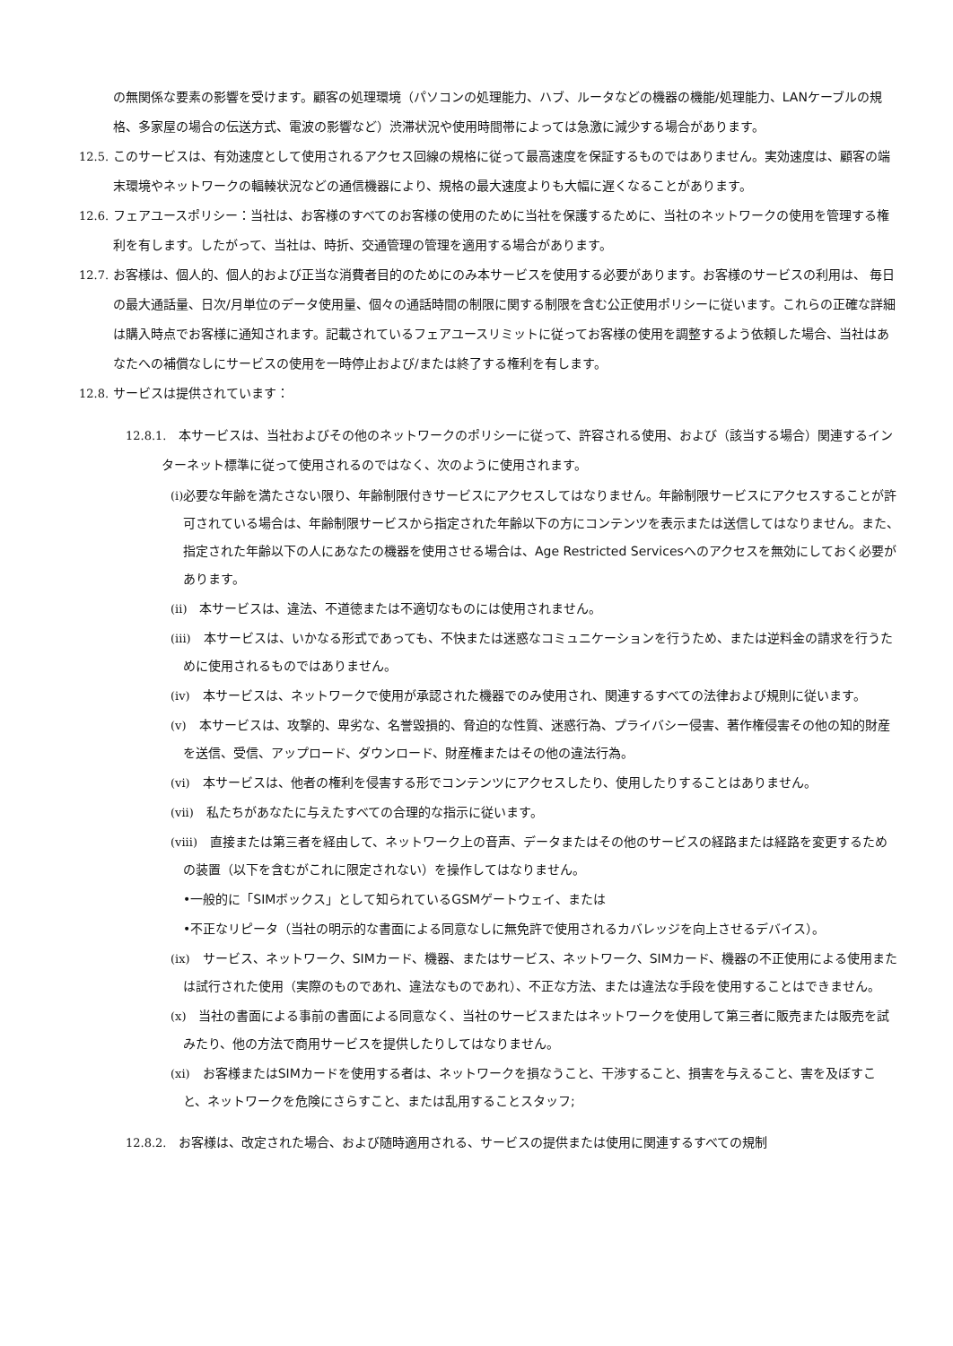の無関係な要素の影響を受けます。顧客の処理環境（パソコンの処理能力、ハブ、ルータなどの機器の機能/処理能力、LANケーブルの規格、多家屋の場合の伝送方式、電波の影響など）渋滞状況や使用時間帯によっては急激に減少する場合があります。
12.5. このサービスは、有効速度として使用されるアクセス回線の規格に従って最高速度を保証するものではありません。実効速度は、顧客の端末環境やネットワークの輻輳状況などの通信機器により、規格の最大速度よりも大幅に遅くなることがあります。
12.6. フェアユースポリシー：当社は、お客様のすべてのお客様の使用のために当社を保護するために、当社のネットワークの使用を管理する権利を有します。したがって、当社は、時折、交通管理の管理を適用する場合があります。
12.7. お客様は、個人的、個人的および正当な消費者目的のためにのみ本サービスを使用する必要があります。お客様のサービスの利用は、 毎日の最大通話量、日次/月単位のデータ使用量、個々の通話時間の制限に関する制限を含む公正使用ポリシーに従います。これらの正確な詳細は購入時点でお客様に通知されます。記載されているフェアユースリミットに従ってお客様の使用を調整するよう依頼した場合、当社はあなたへの補償なしにサービスの使用を一時停止および/または終了する権利を有します。
12.8. サービスは提供されています：
12.8.1.　本サービスは、当社およびその他のネットワークのポリシーに従って、許容される使用、および（該当する場合）関連するインターネット標準に従って使用されるのではなく、次のように使用されます。
(i) 必要な年齢を満たさない限り、年齢制限付きサービスにアクセスしてはなりません。年齢制限サービスにアクセスすることが許可されている場合は、年齢制限サービスから指定された年齢以下の方にコンテンツを表示または送信してはなりません。また、指定された年齢以下の人にあなたの機器を使用させる場合は、Age Restricted Servicesへのアクセスを無効にしておく必要があります。
(ii)　本サービスは、違法、不道徳または不適切なものには使用されません。
(iii)　本サービスは、いかなる形式であっても、不快または迷惑なコミュニケーションを行うため、または逆料金の請求を行うために使用されるものではありません。
(iv)　本サービスは、ネットワークで使用が承認された機器でのみ使用され、関連するすべての法律および規則に従います。
(v)　本サービスは、攻撃的、卑劣な、名誉毀損的、脅迫的な性質、迷惑行為、プライバシー侵害、著作権侵害その他の知的財産を送信、受信、アップロード、ダウンロード、財産権またはその他の違法行為。
(vi)　本サービスは、他者の権利を侵害する形でコンテンツにアクセスしたり、使用したりすることはありません。
(vii)　私たちがあなたに与えたすべての合理的な指示に従います。
(viii)　直接または第三者を経由して、ネットワーク上の音声、データまたはその他のサービスの経路または経路を変更するための装置（以下を含むがこれに限定されない）を操作してはなりません。
•一般的に「SIMボックス」として知られているGSMゲートウェイ、または
•不正なリピータ（当社の明示的な書面による同意なしに無免許で使用されるカバレッジを向上させるデバイス）。
(ix)　サービス、ネットワーク、SIMカード、機器、またはサービス、ネットワーク、SIMカード、機器の不正使用による使用または試行された使用（実際のものであれ、違法なものであれ）、不正な方法、または違法な手段を使用することはできません。
(x)　当社の書面による事前の書面による同意なく、当社のサービスまたはネットワークを使用して第三者に販売または販売を試みたり、他の方法で商用サービスを提供したりしてはなりません。
(xi)　お客様またはSIMカードを使用する者は、ネットワークを損なうこと、干渉すること、損害を与えること、害を及ぼすこと、ネットワークを危険にさらすこと、または乱用することスタッフ;
12.8.2.　お客様は、改定された場合、および随時適用される、サービスの提供または使用に関連するすべての規制